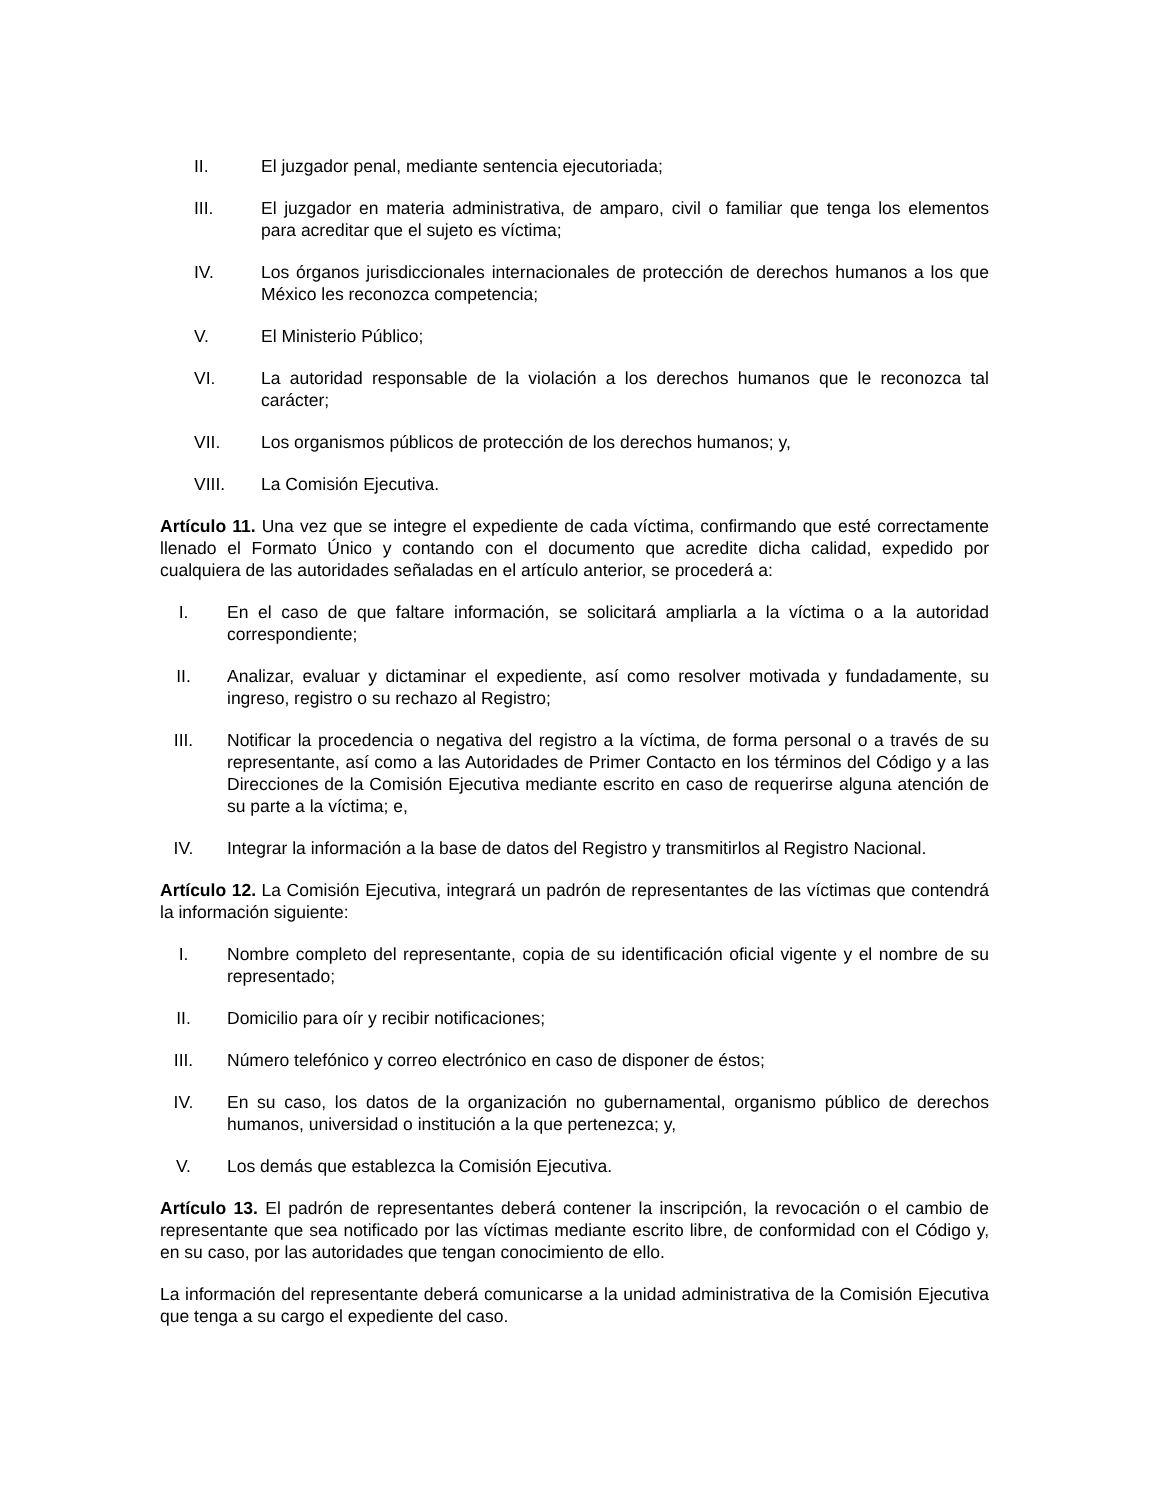II. El juzgador penal, mediante sentencia ejecutoriada;
III. El juzgador en materia administrativa, de amparo, civil o familiar que tenga los elementos para acreditar que el sujeto es víctima;
IV. Los órganos jurisdiccionales internacionales de protección de derechos humanos a los que México les reconozca competencia;
V. El Ministerio Público;
VI. La autoridad responsable de la violación a los derechos humanos que le reconozca tal carácter;
VII. Los organismos públicos de protección de los derechos humanos; y,
VIII. La Comisión Ejecutiva.
Artículo 11. Una vez que se integre el expediente de cada víctima, confirmando que esté correctamente llenado el Formato Único y contando con el documento que acredite dicha calidad, expedido por cualquiera de las autoridades señaladas en el artículo anterior, se procederá a:
I. En el caso de que faltare información, se solicitará ampliarla a la víctima o a la autoridad correspondiente;
II. Analizar, evaluar y dictaminar el expediente, así como resolver motivada y fundadamente, su ingreso, registro o su rechazo al Registro;
III. Notificar la procedencia o negativa del registro a la víctima, de forma personal o a través de su representante, así como a las Autoridades de Primer Contacto en los términos del Código y a las Direcciones de la Comisión Ejecutiva mediante escrito en caso de requerirse alguna atención de su parte a la víctima; e,
IV. Integrar la información a la base de datos del Registro y transmitirlos al Registro Nacional.
Artículo 12. La Comisión Ejecutiva, integrará un padrón de representantes de las víctimas que contendrá la información siguiente:
I. Nombre completo del representante, copia de su identificación oficial vigente y el nombre de su representado;
II. Domicilio para oír y recibir notificaciones;
III. Número telefónico y correo electrónico en caso de disponer de éstos;
IV. En su caso, los datos de la organización no gubernamental, organismo público de derechos humanos, universidad o institución a la que pertenezca; y,
V. Los demás que establezca la Comisión Ejecutiva.
Artículo 13. El padrón de representantes deberá contener la inscripción, la revocación o el cambio de representante que sea notificado por las víctimas mediante escrito libre, de conformidad con el Código y, en su caso, por las autoridades que tengan conocimiento de ello.
La información del representante deberá comunicarse a la unidad administrativa de la Comisión Ejecutiva que tenga a su cargo el expediente del caso.